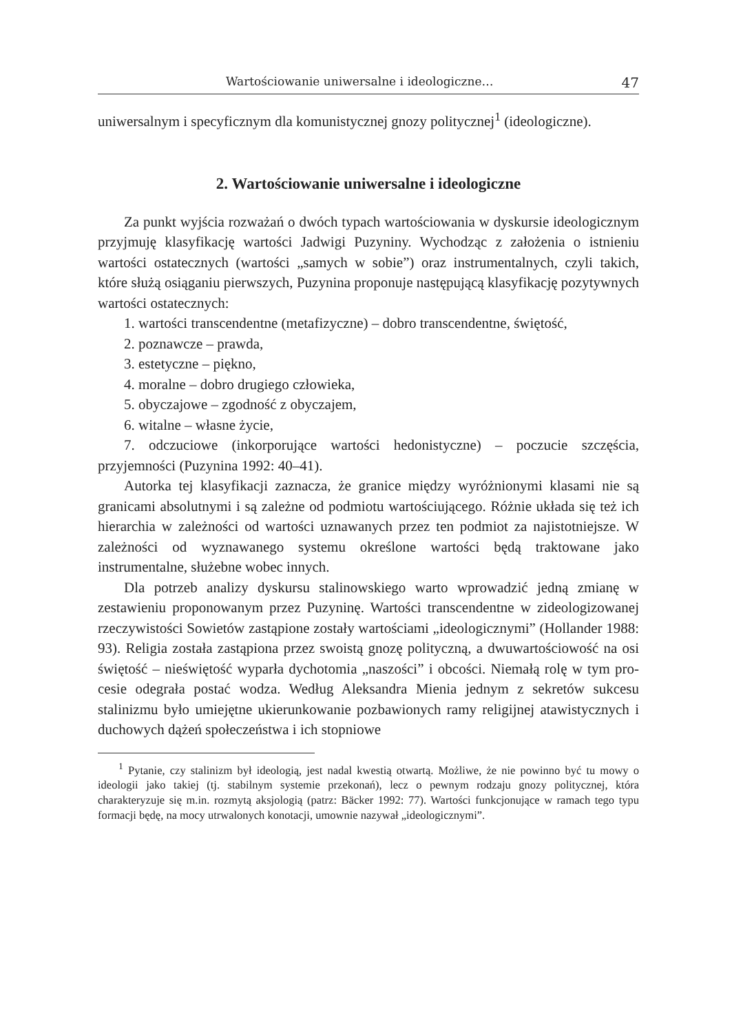Wartościowanie uniwersalne i ideologiczne… 47
uniwersalnym i specyficznym dla komunistycznej gnozy politycznej<sup>1</sup> (ideo­logiczne).
2. Wartościowanie uniwersalne i ideologiczne
Za punkt wyjścia rozważań o dwóch typach wartościowania w dyskur­sie ideologicznym przyjmuję klasyfikację wartości Jadwigi Puzyniny. Wy­chodząc z założenia o istnieniu wartości ostatecznych (wartości „samych w sobie”) oraz instrumentalnych, czyli takich, które służą osiąganiu pierw­szych, Puzynina proponuje następującą klasyfikację pozytywnych wartości ostatecznych:
1. wartości transcendentne (metafizyczne) – dobro transcendentne, świętość,
2. poznawcze – prawda,
3. estetyczne – piękno,
4. moralne – dobro drugiego człowieka,
5. obyczajowe – zgodność z obyczajem,
6. witalne – własne życie,
7. odczuciowe (inkorporujące wartości hedonistyczne) – poczucie szczę­ścia, przyjemności (Puzynina 1992: 40–41).
Autorka tej klasyfikacji zaznacza, że granice między wyróżnionymi kla­sami nie są granicami absolutnymi i są zależne od podmiotu wartościują­cego. Różnie układa się też ich hierarchia w zależności od wartości uznawa­nych przez ten podmiot za najistotniejsze. W zależności od wyznawanego systemu określone wartości będą traktowane jako instrumentalne, służebne wobec innych.
Dla potrzeb analizy dyskursu stalinowskiego warto wprowadzić jedną zmianę w zestawieniu proponowanym przez Puzyninę. Wartości transcen­dentne w zideologizowanej rzeczywistości Sowietów zastąpione zostały war­tościami „ideologicznymi” (Hollander 1988: 93). Religia została zastąpiona przez swoistą gnozę polityczną, a dwuwartościowość na osi świętość – nie­świętość wyparła dychotomia „naszości” i obcości. Niemałą rolę w tym pro­cesie odegrała postać wodza. Według Aleksandra Mienia jednym z sekretów sukcesu stalinizmu było umiejętne ukierunkowanie pozbawionych ramy re­ligijnej atawistycznych i duchowych dążeń społeczeństwa i ich stopniowe
<sup>1</sup> Pytanie, czy stalinizm był ideologią, jest nadal kwestią otwartą. Możliwe, że nie powinno być tu mowy o ideologii jako takiej (tj. stabilnym systemie przekonań), lecz o pewnym rodzaju gnozy politycznej, która charakteryzuje się m.in. rozmytą aksjologią (patrz: Bäcker 1992: 77). Wartości funkcjonujące w ramach tego typu formacji będę, na mocy utrwalonych konotacji, umownie nazywał „ideologicznymi”.